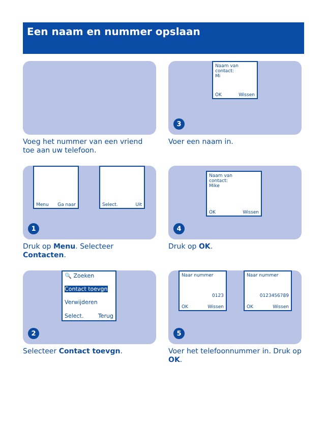Een naam en nummer opslaan
Voeg het nummer van een vriend toe aan uw telefoon.
Naam van
contact:
Mi
OK Wissen
3
Voer een naam in.
Menu Ga naar Select. Uit
1
Druk op Menu. Selecteer Contacten.
Naam van
contact:
Mike
OK Wissen
4
Druk op OK.
🔍 Zoeken
Contact toevgn
Verwijderen
Select. Terug
2
Selecteer Contact toevgn.
Naar nummer
0123
OK Wissen
Naar nummer
0123456789
OK Wissen
5
Voer het telefoonnummer in. Druk op OK.